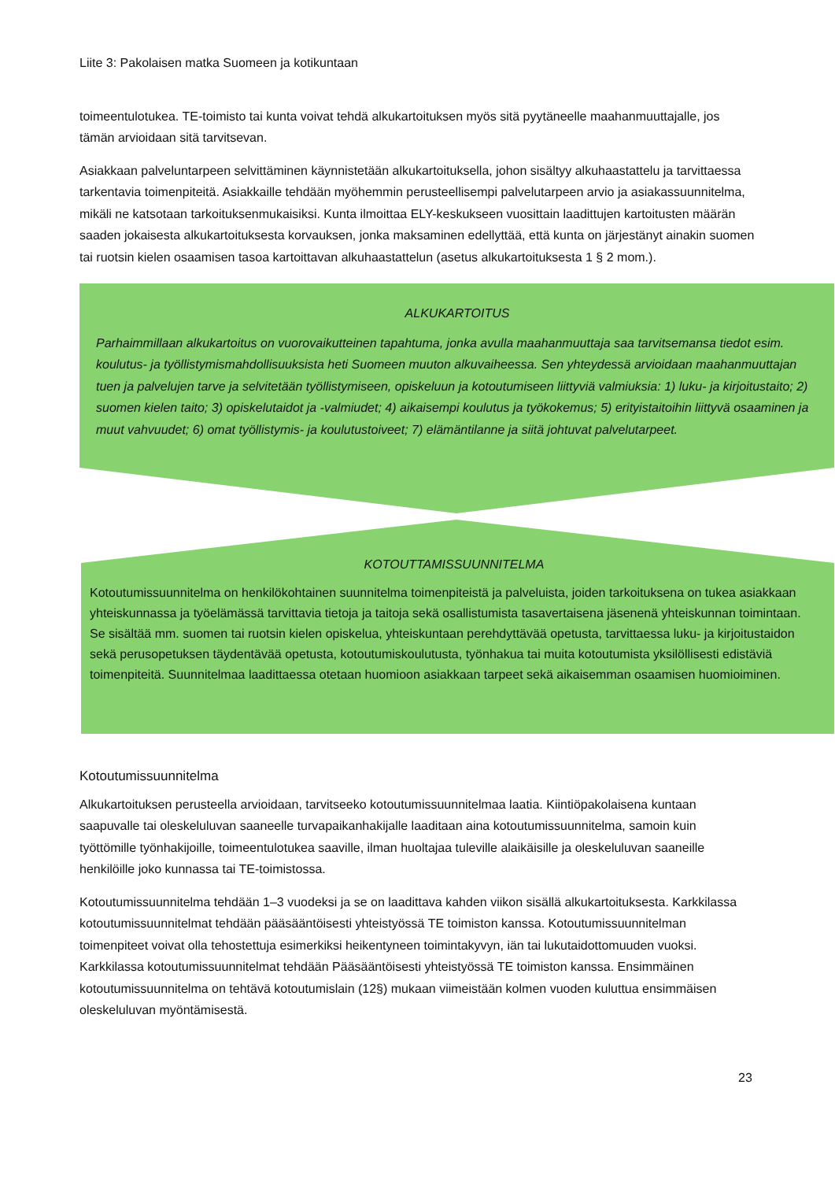Liite 3: Pakolaisen matka Suomeen ja kotikuntaan
toimeentulotukea. TE-toimisto tai kunta voivat tehdä alkukartoituksen myös sitä pyytäneelle maahanmuuttajalle, jos tämän arvioidaan sitä tarvitsevan.
Asiakkaan palveluntarpeen selvittäminen käynnistetään alkukartoituksella, johon sisältyy alkuhaastattelu ja tarvittaessa tarkentavia toimenpiteitä. Asiakkaille tehdään myöhemmin perusteellisempi palvelutarpeen arvio ja asiakassuunnitelma, mikäli ne katsotaan tarkoituksenmukaisiksi. Kunta ilmoittaa ELY-keskukseen vuosittain laadittujen kartoitusten määrän saaden jokaisesta alkukartoituksesta korvauksen, jonka maksaminen edellyttää, että kunta on järjestänyt ainakin suomen tai ruotsin kielen osaamisen tasoa kartoittavan alkuhaastattelun (asetus alkukartoituksesta 1 § 2 mom.).
ALKUKARTOITUS
Parhaimmillaan alkukartoitus on vuorovaikutteinen tapahtuma, jonka avulla maahanmuuttaja saa tarvitsemansa tiedot esim. koulutus- ja työllistymismahdollisuuksista heti Suomeen muuton alkuvaiheessa. Sen yhteydessä arvioidaan maahanmuuttajan tuen ja palvelujen tarve ja selvitetään työllistymiseen, opiskeluun ja kotoutumiseen liittyviä valmiuksia: 1) luku- ja kirjoitustaito; 2) suomen kielen taito; 3) opiskelutaidot ja -valmiudet; 4) aikaisempi koulutus ja työkokemus; 5) erityistaitoihin liittyvä osaaminen ja muut vahvuudet; 6) omat työllistymis- ja koulutustoiveet; 7) elämäntilanne ja siitä johtuvat palvelutarpeet.
KOTOUTTAMISSUUNNITELMA
Kotoutumissuunnitelma on henkilökohtainen suunnitelma toimenpiteistä ja palveluista, joiden tarkoituksena on tukea asiakkaan yhteiskunnassa ja työelämässä tarvittavia tietoja ja taitoja sekä osallistumista tasavertaisena jäsenenä yhteiskunnan toimintaan. Se sisältää mm. suomen tai ruotsin kielen opiskelua, yhteiskuntaan perehdyttävää opetusta, tarvittaessa luku- ja kirjoitustaidon sekä perusopetuksen täydentävää opetusta, kotoutumiskoulutusta, työnhakua tai muita kotoutumista yksilöllisesti edistäviä toimenpiteitä. Suunnitelmaa laadittaessa otetaan huomioon asiakkaan tarpeet sekä aikaisemman osaamisen huomioiminen.
Kotoutumissuunnitelma
Alkukartoituksen perusteella arvioidaan, tarvitseeko kotoutumissuunnitelmaa laatia. Kiintiöpakolaisena kuntaan saapuvalle tai oleskeluluvan saaneelle turvapaikanhakijalle laaditaan aina kotoutumissuunnitelma, samoin kuin työttömille työnhakijoille, toimeentulotukea saaville, ilman huoltajaa tuleville alaikäisille ja oleskeluluvan saaneille henkilöille joko kunnassa tai TE-toimistossa.
Kotoutumissuunnitelma tehdään 1–3 vuodeksi ja se on laadittava kahden viikon sisällä alkukartoituksesta. Karkkilassa kotoutumissuunnitelmat tehdään pääsääntöisesti yhteistyössä TE toimiston kanssa. Kotoutumissuunnitelman toimenpiteet voivat olla tehostettuja esimerkiksi heikentyneen toimintakyvyn, iän tai lukutaidottomuuden vuoksi. Karkkilassa kotoutumissuunnitelmat tehdään Pääsääntöisesti yhteistyössä TE toimiston kanssa. Ensimmäinen kotoutumissuunnitelma on tehtävä kotoutumislain (12§) mukaan viimeistään kolmen vuoden kuluttua ensimmäisen oleskeluluvan myöntämisestä.
23